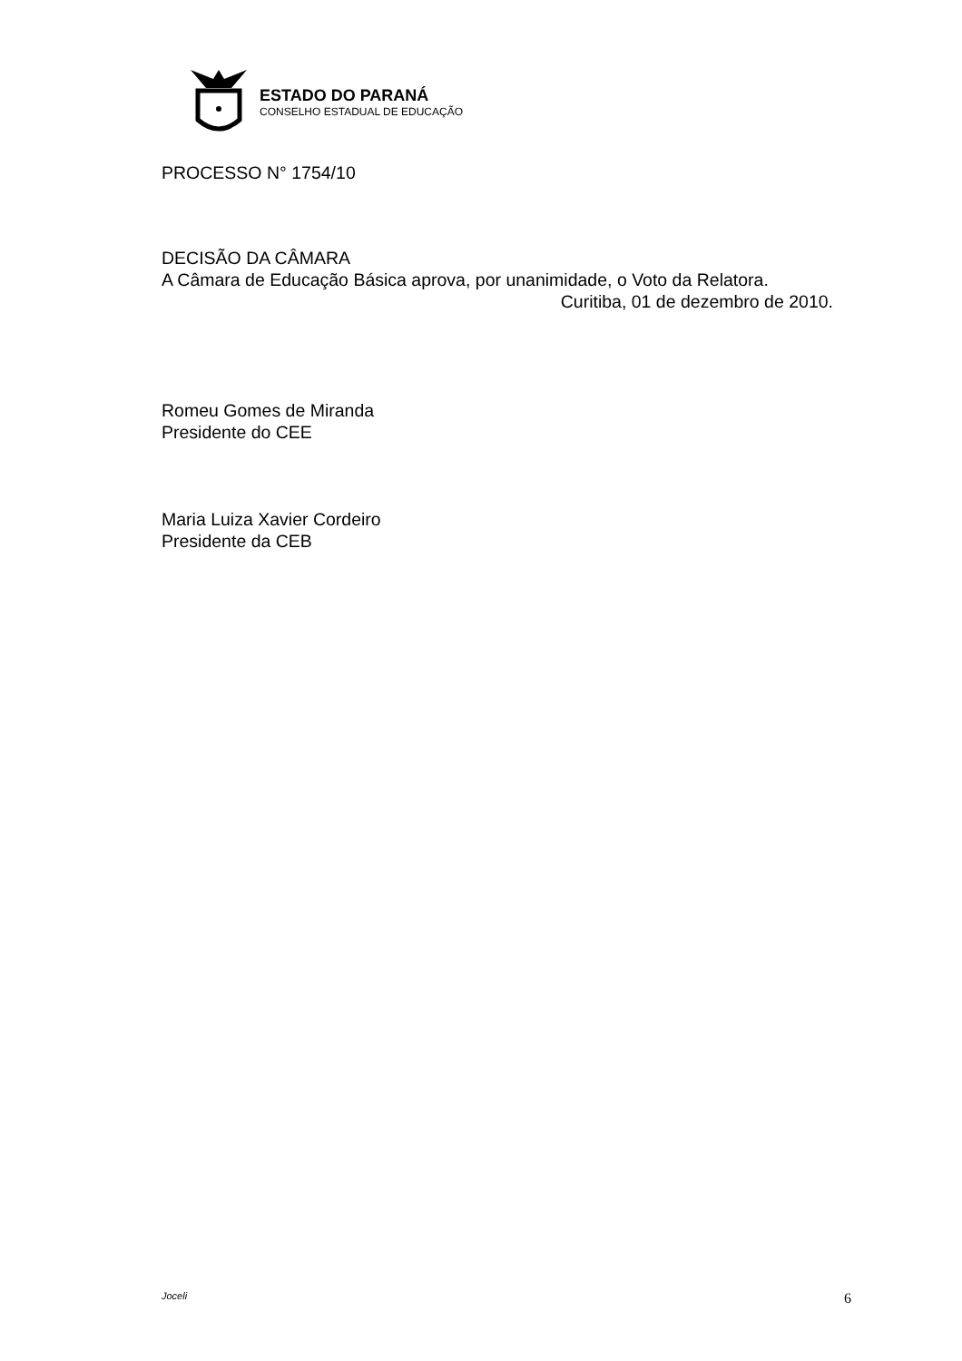ESTADO DO PARANÁ
CONSELHO ESTADUAL DE EDUCAÇÃO
PROCESSO N° 1754/10
DECISÃO DA CÂMARA
A Câmara de Educação Básica aprova, por unanimidade, o Voto da Relatora.
Curitiba, 01 de dezembro de 2010.
Romeu Gomes de Miranda
Presidente do CEE
Maria Luiza Xavier Cordeiro
Presidente da CEB
Joceli 6